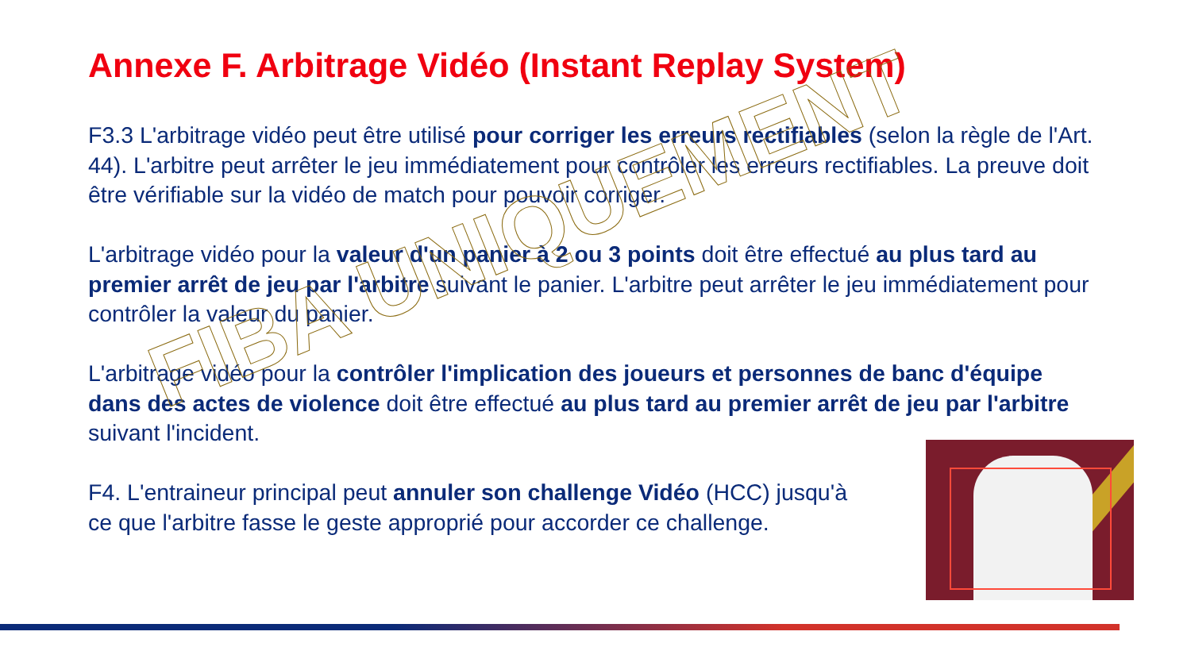Annexe F. Arbitrage Vidéo (Instant Replay System)
F3.3 L'arbitrage vidéo peut être utilisé pour corriger les erreurs rectifiables (selon la règle de l'Art. 44). L'arbitre peut arrêter le jeu immédiatement pour contrôler les erreurs rectifiables. La preuve doit être vérifiable sur la vidéo de match pour pouvoir corriger.
L'arbitrage vidéo pour la valeur d'un panier à 2 ou 3 points doit être effectué au plus tard au premier arrêt de jeu par l'arbitre suivant le panier. L'arbitre peut arrêter le jeu immédiatement pour contrôler la valeur du panier.
L'arbitrage vidéo pour la contrôler l'implication des joueurs et personnes de banc d'équipe dans des actes de violence doit être effectué au plus tard au premier arrêt de jeu par l'arbitre suivant l'incident.
F4. L'entraineur principal peut annuler son challenge Vidéo (HCC) jusqu'à ce que l'arbitre fasse le geste approprié pour accorder ce challenge.
FIBA UNIQUEMENT